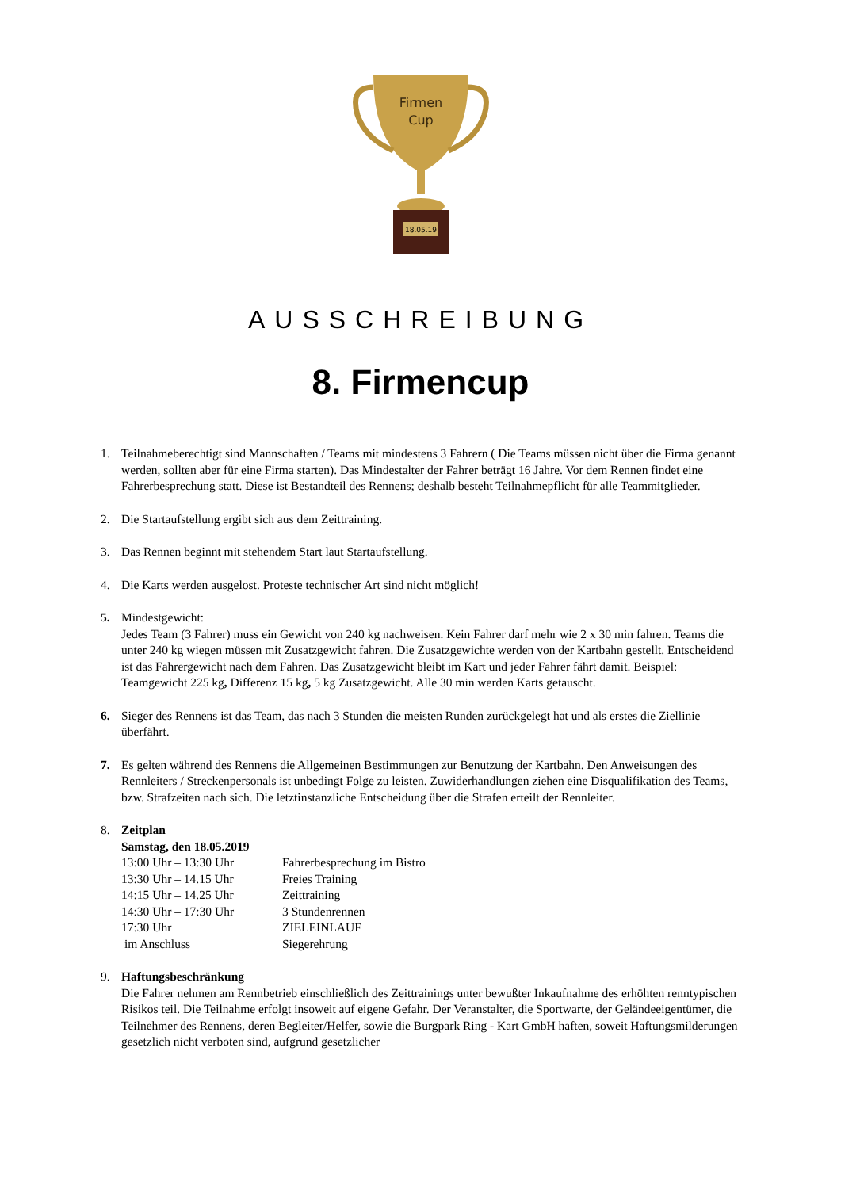18.05.19
Firmen
Cup
AUSSCHREIBUNG
8. Firmencup
1. Teilnahmeberechtigt sind Mannschaften / Teams mit mindestens 3 Fahrern ( Die Teams müssen nicht über die Firma genannt werden, sollten aber für eine Firma starten). Das Mindestalter der Fahrer beträgt 16 Jahre. Vor dem Rennen findet eine Fahrerbesprechung statt. Diese ist Bestandteil des Rennens; deshalb besteht Teilnahmepflicht für alle Teammitglieder.
2. Die Startaufstellung ergibt sich aus dem Zeittraining.
3. Das Rennen beginnt mit stehendem Start laut Startaufstellung.
4. Die Karts werden ausgelost. Proteste technischer Art sind nicht möglich!
5. Mindestgewicht:
Jedes Team (3 Fahrer) muss ein Gewicht von 240 kg nachweisen. Kein Fahrer darf mehr wie 2 x 30 min fahren. Teams die unter 240 kg wiegen müssen mit Zusatzgewicht fahren. Die Zusatzgewichte werden von der Kartbahn gestellt. Entscheidend ist das Fahrergewicht nach dem Fahren. Das Zusatzgewicht bleibt im Kart und jeder Fahrer fährt damit. Beispiel:
Teamgewicht 225 kg, Differenz 15 kg, 5 kg Zusatzgewicht. Alle 30 min werden Karts getauscht.
6. Sieger des Rennens ist das Team, das nach 3 Stunden die meisten Runden zurückgelegt hat und als erstes die Ziellinie überfährt.
7. Es gelten während des Rennens die Allgemeinen Bestimmungen zur Benutzung der Kartbahn. Den Anweisungen des Rennleiters / Streckenpersonals ist unbedingt Folge zu leisten. Zuwiderhandlungen ziehen eine Disqualifikation des Teams, bzw. Strafzeiten nach sich. Die letztinstanzliche Entscheidung über die Strafen erteilt der Rennleiter.
8. Zeitplan
Samstag, den 18.05.2019
| 13:00 Uhr – 13:30 Uhr | Fahrerbesprechung im Bistro |
| 13:30 Uhr – 14.15 Uhr | Freies Training |
| 14:15 Uhr – 14.25 Uhr | Zeittraining |
| 14:30 Uhr – 17:30 Uhr | 3 Stundenrennen |
| 17:30 Uhr | ZIELEINLAUF |
| im Anschluss | Siegerehrung |
9. Haftungsbeschränkung
Die Fahrer nehmen am Rennbetrieb einschließlich des Zeittrainings unter bewußter Inkaufnahme des erhöhten renntypischen Risikos teil. Die Teilnahme erfolgt insoweit auf eigene Gefahr. Der Veranstalter, die Sportwarte, der Geländeeigentümer, die Teilnehmer des Rennens, deren Begleiter/Helfer, sowie die Burgpark Ring - Kart GmbH haften, soweit Haftungsmilderungen gesetzlich nicht verboten sind, aufgrund gesetzlicher